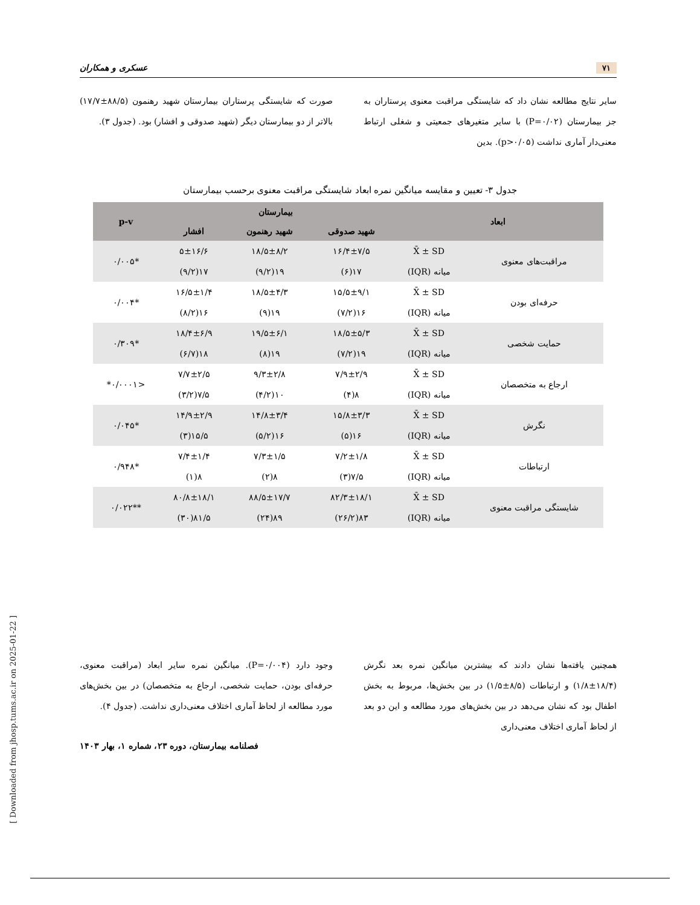[ Downloaded from jhosp.tums.ac.ir on 2025-01-22 ]
۷۱ عسکری و همکاران
سایر نتایج مطالعه نشان داد که شایستگی مراقبت معنوی پرستاران به جز بیمارستان (P=۰/۰۲) با سایر متغیرهای جمعیتی و شغلی ارتباط معنی‌دار آماری نداشت (p>۰/۰۵). بدین
صورت که شایستگی پرستاران بیمارستان شهید رهنمون (۸۸/۵±۱۷/۷) بالاتر از دو بیمارستان دیگر (شهید صدوقی و افشار) بود. (جدول ۳).
جدول ۳- تعیین و مقایسه میانگین نمره ابعاد شایستگی مراقبت معنوی برحسب بیمارستان
| ابعاد | | بیمارستان | | | p-v |
| --- | --- | --- | --- | --- | --- |
| | | شهید صدوقی | شهید رهنمون | افشار | |
| مراقبت‌های معنوی | X̄ ± SD | ۱۶/۴±۷/۵ | ۱۸/۵±۸/۲ | ۵±۱۶/۶ | *۰/۰۰۵ |
| | میانه (IQR) | ۱۷(۶) | ۱۹(۹/۲) | ۱۷(۹/۲) | |
| حرفه‌ای بودن | X̄ ± SD | ۱۵/۵±۹/۱ | ۱۸/۵±۴/۳ | ۱۶/۵±۱/۴ | *۰/۰۰۴ |
| | میانه (IQR) | ۱۶(۷/۲) | ۱۹(۹) | ۱۶(۸/۲) | |
| حمایت شخصی | X̄ ± SD | ۱۸/۵±۵/۳ | ۱۹/۵±۶/۱ | ۱۸/۴±۶/۹ | *۰/۳۰۹ |
| | میانه (IQR) | ۱۹(۷/۲) | ۱۹(۸) | ۱۸(۶/۷) | |
| ارجاع به متخصصان | X̄ ± SD | ۷/۹±۲/۹ | ۹/۳±۲/۸ | ۷/۷±۲/۵ | <۰/۰۰۰۱* |
| | میانه (IQR) | ۸(۴) | ۱۰(۴/۲) | ۷/۵(۳/۲) | |
| نگرش | X̄ ± SD | ۱۵/۸±۳/۳ | ۱۴/۸±۳/۴ | ۱۴/۹±۲/۹ | *۰/۰۴۵ |
| | میانه (IQR) | ۱۶(۵) | ۱۶(۵/۲) | ۱۵/۵(۳) | |
| ارتباطات | X̄ ± SD | ۷/۲±۱/۸ | ۷/۳±۱/۵ | ۷/۴±۱/۴ | *۰/۹۴۸ |
| | میانه (IQR) | ۷/۵(۳) | ۸(۲) | ۸(۱) | |
| شایستگی مراقبت معنوی | X̄ ± SD | ۸۲/۳±۱۸/۱ | ۸۸/۵±۱۷/۷ | ۸۰/۸±۱۸/۱ | **۰/۰۲۲ |
| | میانه (IQR) | ۸۳(۲۶/۲) | ۸۹(۲۴) | ۸۱/۵(۳۰) | |
همچنین یافته‌ها نشان دادند که بیشترین میانگین نمره بعد نگرش (۱۸/۴±۱/۸) و ارتباطات (۸/۵±۱/۵) در بین بخش‌ها، مربوط به بخش اطفال بود که نشان می‌دهد در بین بخش‌های مورد مطالعه و این دو بعد از لحاظ آماری اختلاف معنی‌داری
وجود دارد (P=۰/۰۰۴). میانگین نمره سایر ابعاد (مراقبت معنوی، حرفه‌ای بودن، حمایت شخصی، ارجاع به متخصصان) در بین بخش‌های مورد مطالعه از لحاظ آماری اختلاف معنی‌داری نداشت. (جدول ۴).
فصلنامه بیمارستان، دوره ۲۳، شماره ۱، بهار ۱۴۰۳